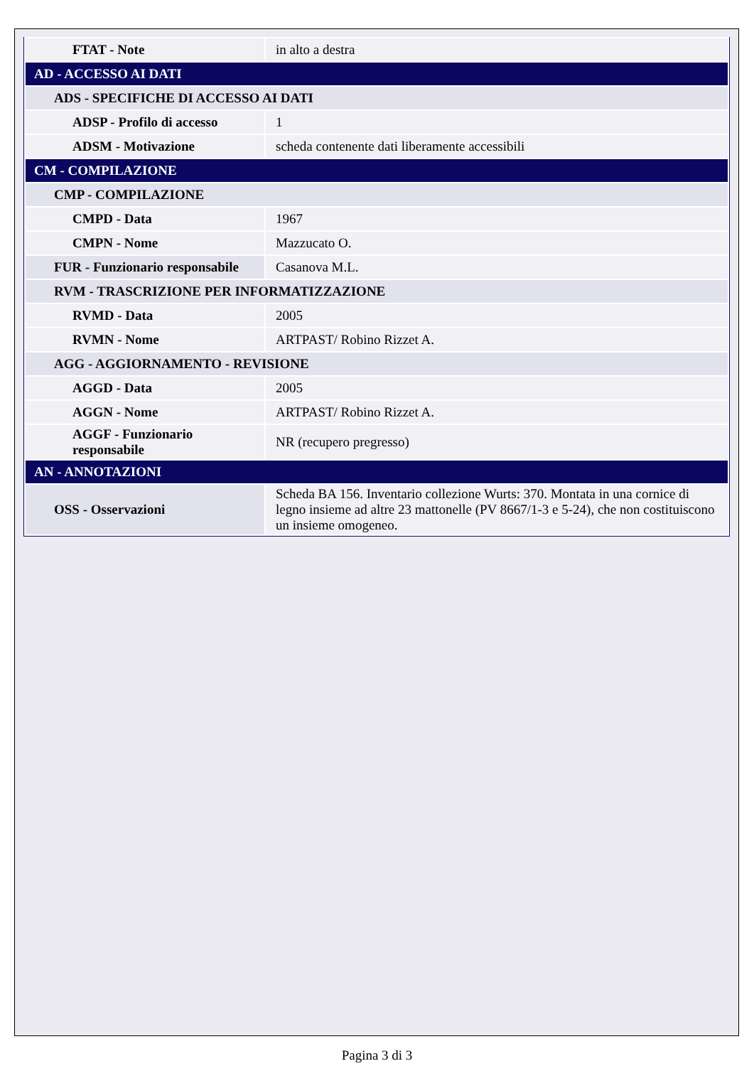| FTAT - Note | in alto a destra |
| AD - ACCESSO AI DATI | |
| ADS - SPECIFICHE DI ACCESSO AI DATI | |
| ADSP - Profilo di accesso | 1 |
| ADSM - Motivazione | scheda contenente dati liberamente accessibili |
| CM - COMPILAZIONE | |
| CMP - COMPILAZIONE | |
| CMPD - Data | 1967 |
| CMPN - Nome | Mazzucato O. |
| FUR - Funzionario responsabile | Casanova M.L. |
| RVM - TRASCRIZIONE PER INFORMATIZZAZIONE | |
| RVMD - Data | 2005 |
| RVMN - Nome | ARTPAST/ Robino Rizzet A. |
| AGG - AGGIORNAMENTO - REVISIONE | |
| AGGD - Data | 2005 |
| AGGN - Nome | ARTPAST/ Robino Rizzet A. |
| AGGF - Funzionario responsabile | NR (recupero pregresso) |
| AN - ANNOTAZIONI | |
| OSS - Osservazioni | Scheda BA 156. Inventario collezione Wurts: 370. Montata in una cornice di legno insieme ad altre 23 mattonelle (PV 8667/1-3 e 5-24), che non costituiscono un insieme omogeneo. |
Pagina 3 di 3